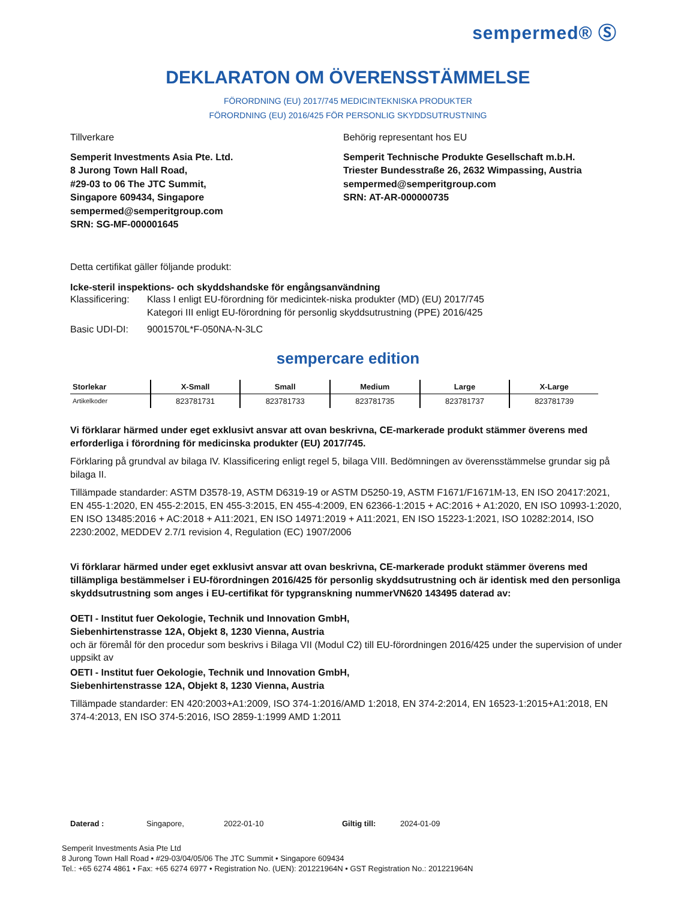sempermed® Ⓢ
DEKLARATON OM ÖVERENSSTÄMMELSE
FÖRORDNING (EU) 2017/745 MEDICINTEKNISKA PRODUKTER
FÖRORDNING (EU) 2016/425 FÖR PERSONLIG SKYDDSUTRUSTNING
Tillverkare
Semperit Investments Asia Pte. Ltd.
8 Jurong Town Hall Road,
#29-03 to 06 The JTC Summit,
Singapore 609434, Singapore
sempermed@semperitgroup.com
SRN: SG-MF-000001645
Behörig representant hos EU
Semperit Technische Produkte Gesellschaft m.b.H.
Triester Bundesstraße 26, 2632 Wimpassing, Austria
sempermed@semperitgroup.com
SRN: AT-AR-000000735
Detta certifikat gäller följande produkt:
Icke-steril inspektions- och skyddshandske för engångsanvändning
Klassificering:
Klass I enligt EU-förordning för medicintek-niska produkter (MD) (EU) 2017/745
Kategori III enligt EU-förordning för personlig skyddsutrustning (PPE) 2016/425
Basic UDI-DI: 9001570L*F-050NA-N-3LC
sempercare edition
| Storlekar | X-Small | Small | Medium | Large | X-Large |
| --- | --- | --- | --- | --- | --- |
| Artikelkoder | 823781731 | 823781733 | 823781735 | 823781737 | 823781739 |
Vi förklarar härmed under eget exklusivt ansvar att ovan beskrivna, CE-markerade produkt stämmer överens med erforderliga i förordning för medicinska produkter (EU) 2017/745.
Förklaring på grundval av bilaga IV. Klassificering enligt regel 5, bilaga VIII. Bedömningen av överensstämmelse grundar sig på bilaga II.
Tillämpade standarder: ASTM D3578-19, ASTM D6319-19 or ASTM D5250-19, ASTM F1671/F1671M-13, EN ISO 20417:2021, EN 455-1:2020, EN 455-2:2015, EN 455-3:2015, EN 455-4:2009, EN 62366-1:2015 + AC:2016 + A1:2020, EN ISO 10993-1:2020, EN ISO 13485:2016 + AC:2018 + A11:2021, EN ISO 14971:2019 + A11:2021, EN ISO 15223-1:2021, ISO 10282:2014, ISO 2230:2002, MEDDEV 2.7/1 revision 4, Regulation (EC) 1907/2006
Vi förklarar härmed under eget exklusivt ansvar att ovan beskrivna, CE-markerade produkt stämmer överens med tillämpliga bestämmelser i EU-förordningen 2016/425 för personlig skyddsutrustning och är identisk med den personliga skyddsutrustning som anges i EU-certifikat för typgranskning nummerVN620 143495 daterad av:
OETI - Institut fuer Oekologie, Technik und Innovation GmbH,
Siebenhirtenstrasse 12A, Objekt 8, 1230 Vienna, Austria
och är föremål för den procedur som beskrivs i Bilaga VII (Modul C2) till EU-förordningen 2016/425 under the supervision of under uppsikt av
OETI - Institut fuer Oekologie, Technik und Innovation GmbH,
Siebenhirtenstrasse 12A, Objekt 8, 1230 Vienna, Austria
Tillämpade standarder: EN 420:2003+A1:2009, ISO 374-1:2016/AMD 1:2018, EN 374-2:2014, EN 16523-1:2015+A1:2018, EN 374-4:2013, EN ISO 374-5:2016, ISO 2859-1:1999 AMD 1:2011
Daterad : Singapore, 2022-01-10 Giltig till: 2024-01-09
Semperit Investments Asia Pte Ltd
8 Jurong Town Hall Road • #29-03/04/05/06 The JTC Summit • Singapore 609434
Tel.: +65 6274 4861 • Fax: +65 6274 6977 • Registration No. (UEN): 201221964N • GST Registration No.: 201221964N